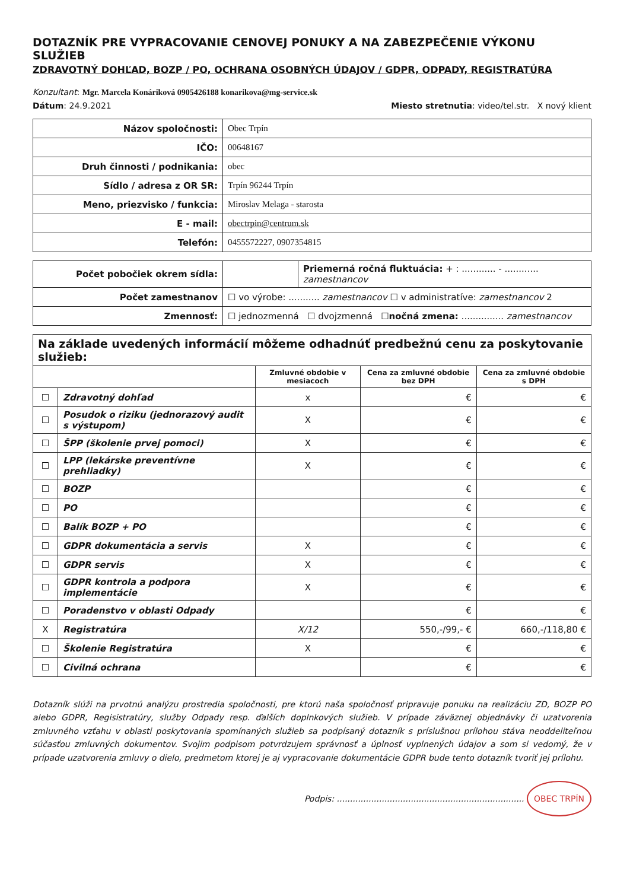DOTAZNÍK PRE VYPRACOVANIE CENOVEJ PONUKY A NA ZABEZPEČENIE VÝKONU SLUŽIEB
ZDRAVOTNÝ DOHĽAD, BOZP / PO, OCHRANA OSOBNÝCH ÚDAJOV / GDPR, ODPADY, REGISTRATÚRA
Konzultant: Mgr. Marcela Konáriková 0905426188 konarikova@mg-service.sk
Dátum: 24.9.2021 Miesto stretnutia: video/tel.str. X nový klient
| Názov spoločnosti: | Obec Trpín |
| IČO: | 00648167 |
| Druh činnosti / podnikania: | obec |
| Sídlo / adresa z OR SR: | Trpín 96244 Trpín |
| Meno, priezvisko / funkcia: | Miroslav Melaga - starosta |
| E - mail: | obectrpin@centrum.sk |
| Telefón: | 0455572227, 0907354815 |
| Počet pobočiek okrem sídla: | | Priemerná ročná fluktuácia: + : ............ - ............ zamestnancov |
| Počet zamestnanov | ☐ vo výrobe: ........... zamestnancov ☐ v administratíve: zamestnancov 2 | |
| Zmennosť: | ☐ jednozmenná ☐ dvojzmenná ☐ nočná zmena: ............... zamestnancov | |
| Na základe uvedených informácií môžeme odhadnúť predbežnú cenu za poskytovanie služieb: | | | | |
| --- | --- | --- | --- | --- |
| | | Zmluvné obdobie v mesiacoch | Cena za zmluvné obdobie bez DPH | Cena za zmluvné obdobie s DPH |
| ☐ | Zdravotný dohľad | x | € | € |
| ☐ | Posudok o riziku (jednorazový audit s výstupom) | X | € | € |
| ☐ | ŠPP (školenie prvej pomoci) | X | € | € |
| ☐ | LPP (lekárske preventívne prehliadky) | X | € | € |
| ☐ | BOZP | | € | € |
| ☐ | PO | | € | € |
| ☐ | Balík BOZP + PO | | € | € |
| ☐ | GDPR dokumentácia a servis | X | € | € |
| ☐ | GDPR servis | X | € | € |
| ☐ | GDPR kontrola a podpora implementácie | X | € | € |
| ☐ | Poradenstvo v oblasti Odpady | | € | € |
| X | Registratúra | X/12 | 550,-/99,- € | 660,-/118,80 € |
| ☐ | Školenie Registratúra | X | € | € |
| ☐ | Civilná ochrana | | € | € |
Dotazník slúži na prvotnú analýzu prostredia spoločnosti, pre ktorú naša spoločnosť pripravuje ponuku na realizáciu ZD, BOZP PO alebo GDPR, Regisistratúry, služby Odpady resp. ďalších doplnkových služieb. V prípade záväznej objednávky či uzatvorenia zmluvného vzťahu v oblasti poskytovania spomínaných služieb sa podpísaný dotazník s príslušnou prílohou stáva neoddeliteľnou súčasťou zmluvných dokumentov. Svojim podpisom potvrdzujem správnosť a úplnosť vyplnených údajov a som si vedomý, že v prípade uzatvorenia zmluvy o dielo, predmetom ktorej je aj vypracovanie dokumentácie GDPR bude tento dotazník tvoriť jej prílohu.
Podpis: ....................................................................... OBEC TRPÍN